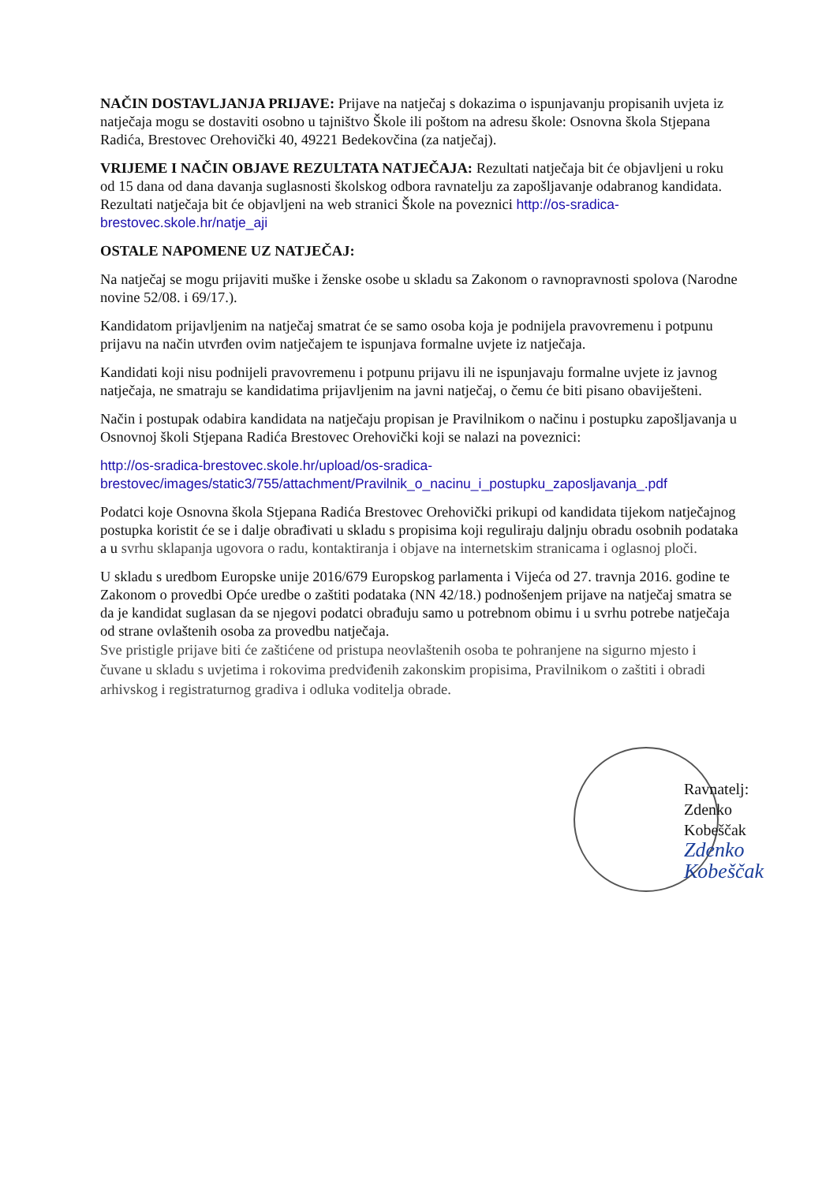NAČIN DOSTAVLJANJA PRIJAVE: Prijave na natječaj s dokazima o ispunjavanju propisanih uvjeta iz natječaja mogu se dostaviti osobno u tajništvo Škole ili poštom na adresu škole: Osnovna škola Stjepana Radića, Brestovec Orehovički 40, 49221 Bedekovčina (za natječaj).
VRIJEME I NAČIN OBJAVE REZULTATA NATJEČAJA: Rezultati natječaja bit će objavljeni u roku od 15 dana od dana davanja suglasnosti školskog odbora ravnatelju za zapošljavanje odabranog kandidata. Rezultati natječaja bit će objavljeni na web stranici Škole na poveznici http://os-sradica-brestovec.skole.hr/natje_aji
OSTALE NAPOMENE UZ NATJEČAJ:
Na natječaj se mogu prijaviti muške i ženske osobe u skladu sa Zakonom o ravnopravnosti spolova (Narodne novine 52/08. i 69/17.).
Kandidatom prijavljenim na natječaj smatrat će se samo osoba koja je podnijela pravovremenu i potpunu prijavu na način utvrđen ovim natječajem te ispunjava formalne uvjete iz natječaja.
Kandidati koji nisu podnijeli pravovremenu i potpunu prijavu ili ne ispunjavaju formalne uvjete iz javnog natječaja, ne smatraju se kandidatima prijavljenim na javni natječaj, o čemu će biti pisano obaviješteni.
Način i postupak odabira kandidata na natječaju propisan je Pravilnikom o načinu i postupku zapošljavanja u Osnovnoj školi Stjepana Radića Brestovec Orehovički koji se nalazi na poveznici:
http://os-sradica-brestovec.skole.hr/upload/os-sradica-brestovec/images/static3/755/attachment/Pravilnik_o_nacinu_i_postupku_zaposljavanja_.pdf
Podatci koje Osnovna škola Stjepana Radića Brestovec Orehovički prikupi od kandidata tijekom natječajnog postupka koristit će se i dalje obrađivati u skladu s propisima koji reguliraju daljnju obradu osobnih podataka a u svrhu sklapanja ugovora o radu, kontaktiranja i objave na internetskim stranicama i oglasnoj ploči.
U skladu s uredbom Europske unije 2016/679 Europskog parlamenta i Vijeća od 27. travnja 2016. godine te Zakonom o provedbi Opće uredbe o zaštiti podataka (NN 42/18.) podnošenjem prijave na natječaj smatra se da je kandidat suglasan da se njegovi podatci obrađuju samo u potrebnom obimu i u svrhu potrebe natječaja od strane ovlaštenih osoba za provedbu natječaja.
Sve pristigle prijave biti će zaštićene od pristupa neovlaštenih osoba te pohranjene na sigurno mjesto i čuvane u skladu s uvjetima i rokovima predviđenih zakonskim propisima, Pravilnikom o zaštiti i obradi arhivskog i registraturnog gradiva i odluka voditelja obrade.
Ravnatelj:
Zdenko Kobeščak
Zdenko Kobeščak